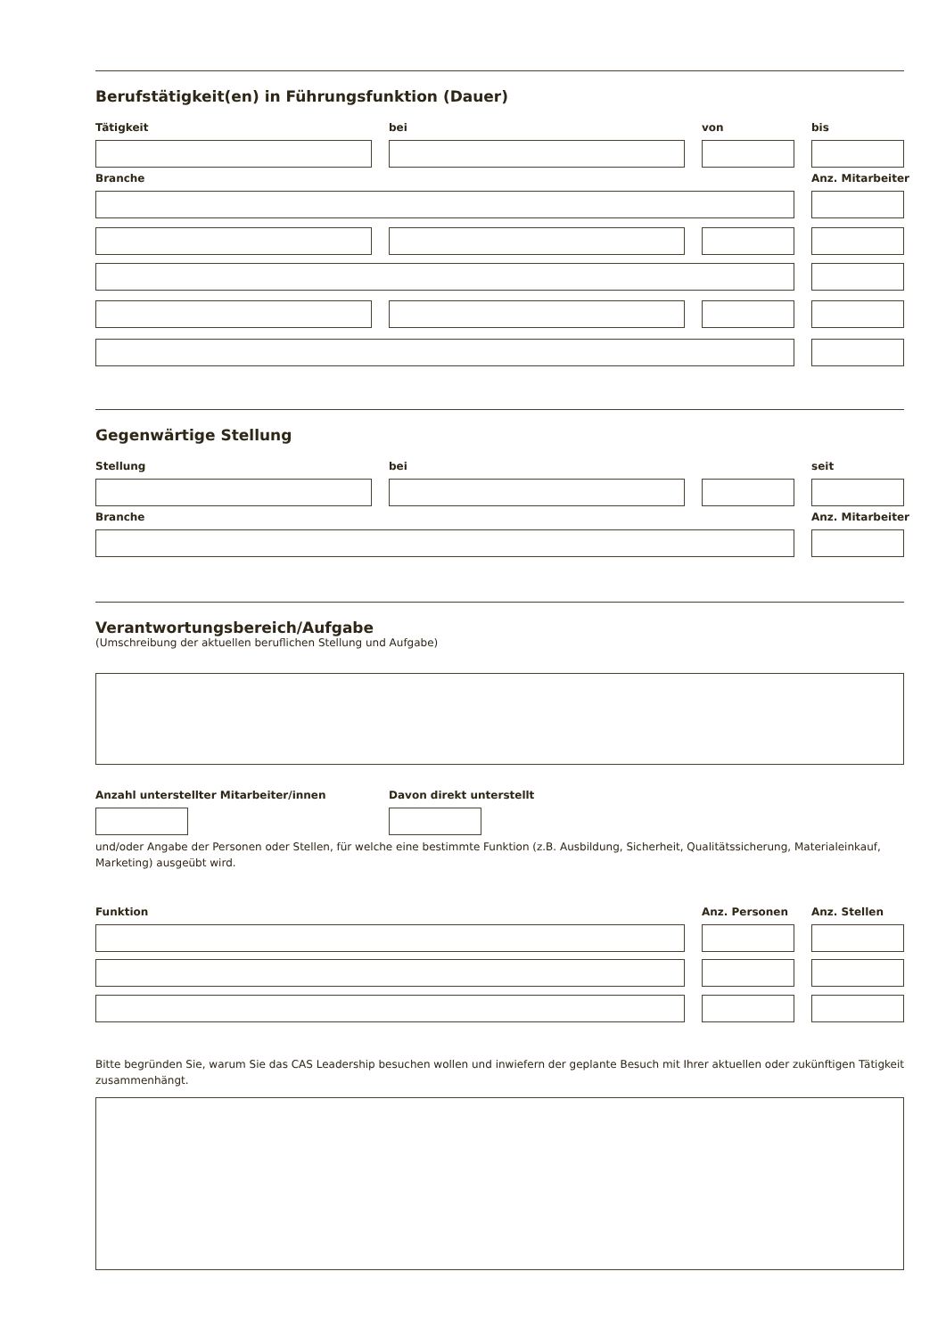Berufstätigkeit(en) in Führungsfunktion (Dauer)
Tätigkeit bei von bis
Branche Anz. Mitarbeiter
Gegenwärtige Stellung
Stellung bei seit
Branche Anz. Mitarbeiter
Verantwortungsbereich/Aufgabe
(Umschreibung der aktuellen beruflichen Stellung und Aufgabe)
Anzahl unterstellter Mitarbeiter/innen
Davon direkt unterstellt
und/oder Angabe der Personen oder Stellen, für welche eine bestimmte Funktion (z.B. Ausbildung, Sicherheit, Qualitätssicherung, Materialeinkauf, Marketing) ausgeübt wird.
Funktion Anz. Personen Anz. Stellen
Bitte begründen Sie, warum Sie das CAS Leadership besuchen wollen und inwiefern der geplante Besuch mit Ihrer aktuellen oder zukünftigen Tätigkeit zusammenhängt.